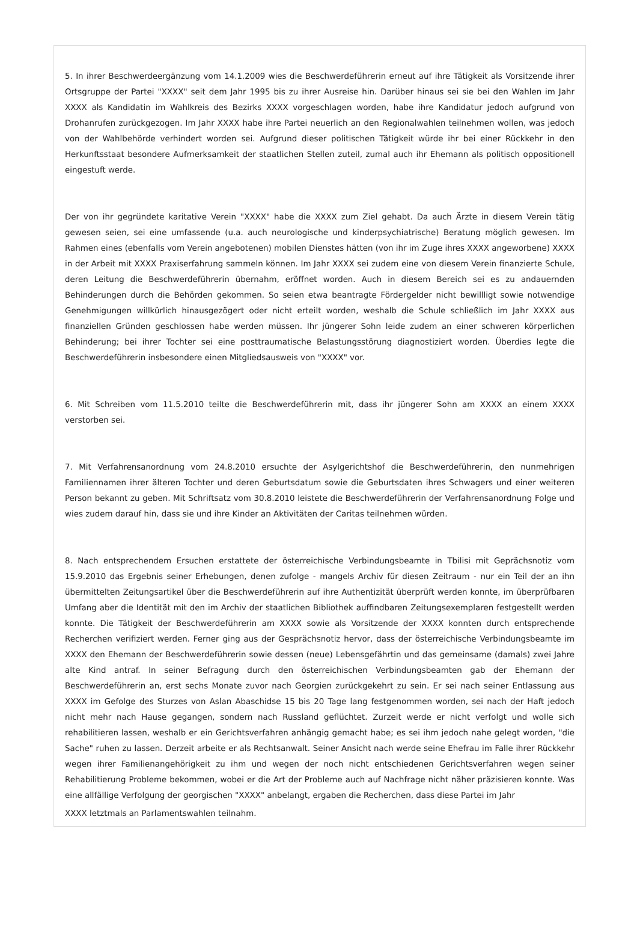5. In ihrer Beschwerdeergänzung vom 14.1.2009 wies die Beschwerdeführerin erneut auf ihre Tätigkeit als Vorsitzende ihrer Ortsgruppe der Partei "XXXX" seit dem Jahr 1995 bis zu ihrer Ausreise hin. Darüber hinaus sei sie bei den Wahlen im Jahr XXXX als Kandidatin im Wahlkreis des Bezirks XXXX vorgeschlagen worden, habe ihre Kandidatur jedoch aufgrund von Drohanrufen zurückgezogen. Im Jahr XXXX habe ihre Partei neuerlich an den Regionalwahlen teilnehmen wollen, was jedoch von der Wahlbehörde verhindert worden sei. Aufgrund dieser politischen Tätigkeit würde ihr bei einer Rückkehr in den Herkunftsstaat besondere Aufmerksamkeit der staatlichen Stellen zuteil, zumal auch ihr Ehemann als politisch oppositionell eingestuft werde.
Der von ihr gegründete karitative Verein "XXXX" habe die XXXX zum Ziel gehabt. Da auch Ärzte in diesem Verein tätig gewesen seien, sei eine umfassende (u.a. auch neurologische und kinderpsychiatrische) Beratung möglich gewesen. Im Rahmen eines (ebenfalls vom Verein angebotenen) mobilen Dienstes hätten (von ihr im Zuge ihres XXXX angeworbene) XXXX in der Arbeit mit XXXX Praxiserfahrung sammeln können. Im Jahr XXXX sei zudem eine von diesem Verein finanzierte Schule, deren Leitung die Beschwerdeführerin übernahm, eröffnet worden. Auch in diesem Bereich sei es zu andauernden Behinderungen durch die Behörden gekommen. So seien etwa beantragte Fördergelder nicht bewillligt sowie notwendige Genehmigungen willkürlich hinausgezögert oder nicht erteilt worden, weshalb die Schule schließlich im Jahr XXXX aus finanziellen Gründen geschlossen habe werden müssen. Ihr jüngerer Sohn leide zudem an einer schweren körperlichen Behinderung; bei ihrer Tochter sei eine posttraumatische Belastungsstörung diagnostiziert worden. Überdies legte die Beschwerdeführerin insbesondere einen Mitgliedsausweis von "XXXX" vor.
6. Mit Schreiben vom 11.5.2010 teilte die Beschwerdeführerin mit, dass ihr jüngerer Sohn am XXXX an einem XXXX verstorben sei.
7. Mit Verfahrensanordnung vom 24.8.2010 ersuchte der Asylgerichtshof die Beschwerdeführerin, den nunmehrigen Familiennamen ihrer älteren Tochter und deren Geburtsdatum sowie die Geburtsdaten ihres Schwagers und einer weiteren Person bekannt zu geben. Mit Schriftsatz vom 30.8.2010 leistete die Beschwerdeführerin der Verfahrensanordnung Folge und wies zudem darauf hin, dass sie und ihre Kinder an Aktivitäten der Caritas teilnehmen würden.
8. Nach entsprechendem Ersuchen erstattete der österreichische Verbindungsbeamte in Tbilisi mit Geprächsnotiz vom 15.9.2010 das Ergebnis seiner Erhebungen, denen zufolge - mangels Archiv für diesen Zeitraum - nur ein Teil der an ihn übermittelten Zeitungsartikel über die Beschwerdeführerin auf ihre Authentizität überprüft werden konnte, im überprüfbaren Umfang aber die Identität mit den im Archiv der staatlichen Bibliothek auffindbaren Zeitungsexemplaren festgestellt werden konnte. Die Tätigkeit der Beschwerdeführerin am XXXX sowie als Vorsitzende der XXXX konnten durch entsprechende Recherchen verifiziert werden. Ferner ging aus der Gesprächsnotiz hervor, dass der österreichische Verbindungsbeamte im XXXX den Ehemann der Beschwerdeführerin sowie dessen (neue) Lebensgefährtin und das gemeinsame (damals) zwei Jahre alte Kind antraf. In seiner Befragung durch den österreichischen Verbindungsbeamten gab der Ehemann der Beschwerdeführerin an, erst sechs Monate zuvor nach Georgien zurückgekehrt zu sein. Er sei nach seiner Entlassung aus XXXX im Gefolge des Sturzes von Aslan Abaschidse 15 bis 20 Tage lang festgenommen worden, sei nach der Haft jedoch nicht mehr nach Hause gegangen, sondern nach Russland geflüchtet. Zurzeit werde er nicht verfolgt und wolle sich rehabilitieren lassen, weshalb er ein Gerichtsverfahren anhängig gemacht habe; es sei ihm jedoch nahe gelegt worden, "die Sache" ruhen zu lassen. Derzeit arbeite er als Rechtsanwalt. Seiner Ansicht nach werde seine Ehefrau im Falle ihrer Rückkehr wegen ihrer Familienangehörigkeit zu ihm und wegen der noch nicht entschiedenen Gerichtsverfahren wegen seiner Rehabilitierung Probleme bekommen, wobei er die Art der Probleme auch auf Nachfrage nicht näher präzisieren konnte. Was eine allfällige Verfolgung der georgischen "XXXX" anbelangt, ergaben die Recherchen, dass diese Partei im Jahr
XXXX letztmals an Parlamentswahlen teilnahm.